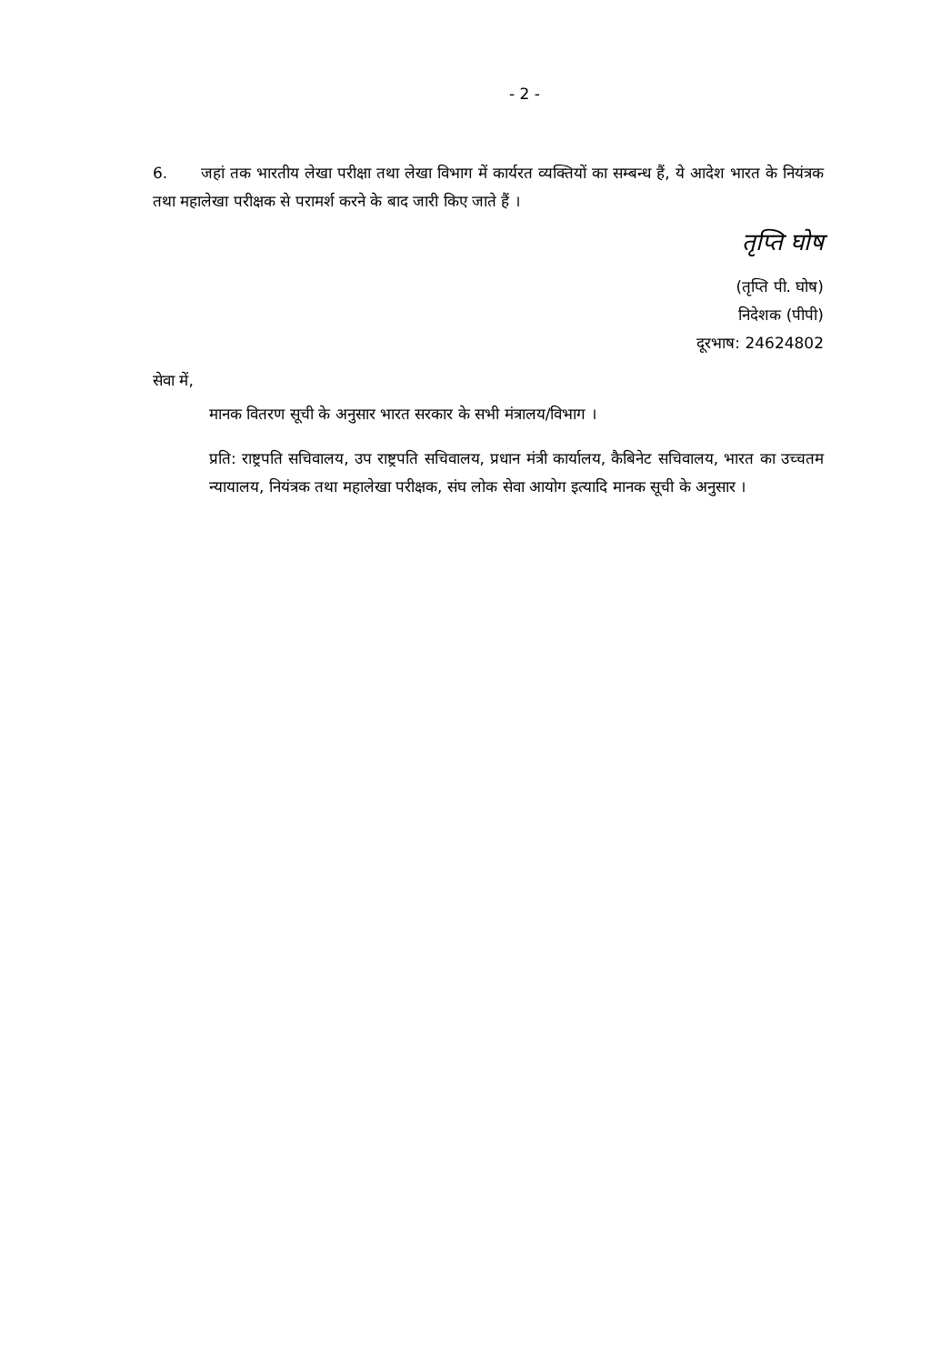- 2 -
6. जहां तक भारतीय लेखा परीक्षा तथा लेखा विभाग में कार्यरत व्यक्तियों का सम्बन्ध हैं, ये आदेश भारत के नियंत्रक तथा महालेखा परीक्षक से परामर्श करने के बाद जारी किए जाते हैं ।
तृप्ति घोष
(तृप्ति पी. घोष)
निदेशक (पीपी)
दूरभाष: 24624802
सेवा में,
मानक वितरण सूची के अनुसार भारत सरकार के सभी मंत्रालय/विभाग ।
प्रति: राष्ट्रपति सचिवालय, उप राष्ट्रपति सचिवालय, प्रधान मंत्री कार्यालय, कैबिनेट सचिवालय, भारत का उच्चतम न्यायालय, नियंत्रक तथा महालेखा परीक्षक, संघ लोक सेवा आयोग इत्यादि मानक सूची के अनुसार ।